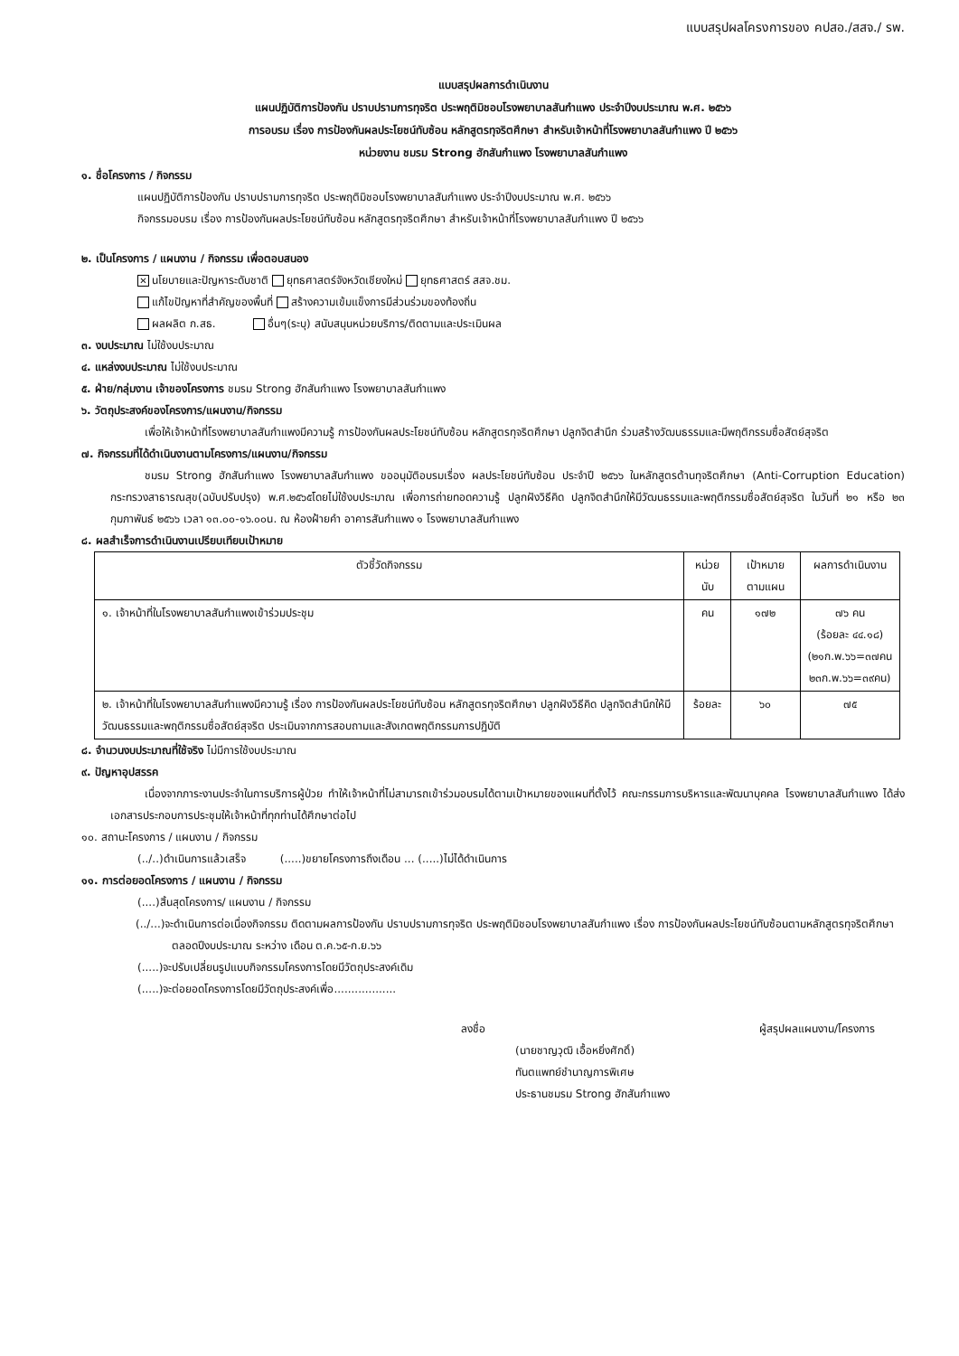แบบสรุปผลโครงการของ คปสอ./สสจ./ รพ.
แบบสรุปผลการดำเนินงาน
แผนปฏิบัติการป้องกัน ปราบปรามการทุจริต ประพฤติมิชอบโรงพยาบาลสันกำแพง ประจำปีงบประมาณ พ.ศ. ๒๕๖๖
การอบรม เรื่อง การป้องกันผลประโยชน์ทับซ้อน หลักสูตรทุจริตศึกษา สำหรับเจ้าหน้าที่โรงพยาบาลสันกำแพง ปี ๒๕๖๖
หน่วยงาน ชมรม Strong ฮักสันกำแพง โรงพยาบาลสันกำแพง
๑. ชื่อโครงการ / กิจกรรม
แผนปฏิบัติการป้องกัน ปราบปรามการทุจริต ประพฤติมิชอบโรงพยาบาลสันกำแพง ประจำปีงบประมาณ พ.ศ. ๒๕๖๖
กิจกรรมอบรม เรื่อง การป้องกันผลประโยชน์ทับซ้อน หลักสูตรทุจริตศึกษา สำหรับเจ้าหน้าที่โรงพยาบาลสันกำแพง ปี ๒๕๖๖
๒. เป็นโครงการ / แผนงาน / กิจกรรม เพื่อตอบสนอง
✕ นโยบายและปัญหาระดับชาติ ยุทธศาสตร์จังหวัดเชียงใหม่ ยุทธศาสตร์ สสจ.ชม.
แก้ไขปัญหาที่สำคัญของพื้นที่ สร้างความเข้มแข็งการมีส่วนร่วมของท้องถิ่น
ผลผลิต ก.สธ. อื่นๆ(ระบุ) สนับสนุนหน่วยบริการ/ติดตามและประเมินผล
๓. งบประมาณ ไม่ใช้งบประมาณ
๔. แหล่งงบประมาณ ไม่ใช้งบประมาณ
๕. ฝ่าย/กลุ่มงาน เจ้าของโครงการ ชมรม Strong ฮักสันกำแพง โรงพยาบาลสันกำแพง
๖. วัตถุประสงค์ของโครงการ/แผนงาน/กิจกรรม
เพื่อให้เจ้าหน้าที่โรงพยาบาลสันกำแพงมีความรู้ การป้องกันผลประโยชน์ทับซ้อน หลักสูตรทุจริตศึกษา ปลูกจิตสำนึก ร่วมสร้างวัฒนธรรมและมีพฤติกรรมซื่อสัตย์สุจริต
๗. กิจกรรมที่ได้ดำเนินงานตามโครงการ/แผนงาน/กิจกรรม
ชมรม Strong ฮักสันกำแพง โรงพยาบาลสันกำแพง ขออนุมัติอบรมเรื่อง ผลประโยชน์ทับซ้อน ประจำปี ๒๕๖๖ ในหลักสูตรต้านทุจริตศึกษา (Anti-Corruption Education) กระทรวงสาธารณสุข(ฉบับปรับปรุง) พ.ศ.๒๕๖๕โดยไม่ใช้งบประมาณ เพื่อการถ่ายทอดความรู้ ปลูกฝังวิธีคิด ปลูกจิตสำนึกให้มีวัฒนธรรมและพฤติกรรมซื่อสัตย์สุจริต ในวันที่ ๒๑ หรือ ๒๓ กุมภาพันธ์ ๒๕๖๖ เวลา ๑๓.๐๐-๑๖.๐๐น. ณ ห้องฝ้ายคำ อาคารสันกำแพง ๑ โรงพยาบาลสันกำแพง
๘. ผลสำเร็จการดำเนินงานเปรียบเทียบเป้าหมาย
| ตัวชี้วัดกิจกรรม | หน่วยนับ | เป้าหมายตามแผน | ผลการดำเนินงาน |
| --- | --- | --- | --- |
| ๑. เจ้าหน้าที่ในโรงพยาบาลสันกำแพงเข้าร่วมประชุม | คน | ๑๗๒ | ๗๖ คน (ร้อยละ ๔๔.๑๘) (๒๑ก.พ.๖๖=๓๗คน ๒๓ก.พ.๖๖=๓๙คน) |
| ๒. เจ้าหน้าที่ในโรงพยาบาลสันกำแพงมีความรู้ เรื่อง การป้องกันผลประโยชน์ทับซ้อน หลักสูตรทุจริตศึกษา ปลูกฝังวิธีคิด ปลูกจิตสำนึกให้มีวัฒนธรรมและพฤติกรรมซื่อสัตย์สุจริต ประเมินจากการสอบถามและสังเกตพฤติกรรมการปฏิบัติ | ร้อยละ | ๖๐ | ๗๕ |
๘. จำนวนงบประมาณที่ใช้จริง ไม่มีการใช้งบประมาณ
๙. ปัญหาอุปสรรค
เนื่องจากภาระงานประจำในการบริการผู้ป่วย ทำให้เจ้าหน้าที่ไม่สามารถเข้าร่วมอบรมได้ตามเป้าหมายของแผนที่ตั้งไว้ คณะกรรมการบริหารและพัฒนาบุคคล โรงพยาบาลสันกำแพง ได้ส่งเอกสารประกอบการประชุมให้เจ้าหน้าที่ทุกท่านได้ศึกษาต่อไป
๑๐. สถานะโครงการ / แผนงาน / กิจกรรม
(../..)ดำเนินการแล้วเสร็จ (.....)ขยายโครงการถึงเดือน ... (.....)ไม่ได้ดำเนินการ
๑๑. การต่อยอดโครงการ / แผนงาน / กิจกรรม
(....)สิ้นสุดโครงการ/ แผนงาน / กิจกรรม
(../...)จะดำเนินการต่อเนื่องกิจกรรม ติดตามผลการป้องกัน ปราบปรามการทุจริต ประพฤติมิชอบโรงพยาบาลสันกำแพง เรื่อง การป้องกันผลประโยชน์ทับซ้อนตามหลักสูตรทุจริตศึกษา ตลอดปีงบประมาณ ระหว่าง เดือน ต.ค.๖๕-ก.ย.๖๖
(.....)จะปรับเปลี่ยนรูปแบบกิจกรรมโครงการโดยมีวัตถุประสงค์เดิม
(.....)จะต่อยอดโครงการโดยมีวัตถุประสงค์เพื่อ..................
ลงชื่อ ผู้สรุปผลแผนงาน/โครงการ
(นายชาญวุฒิ เอื้อหยิ่งศักดิ์)
ทันตแพทย์ชำนาญการพิเศษ
ประธานชมรม Strong ฮักสันกำแพง